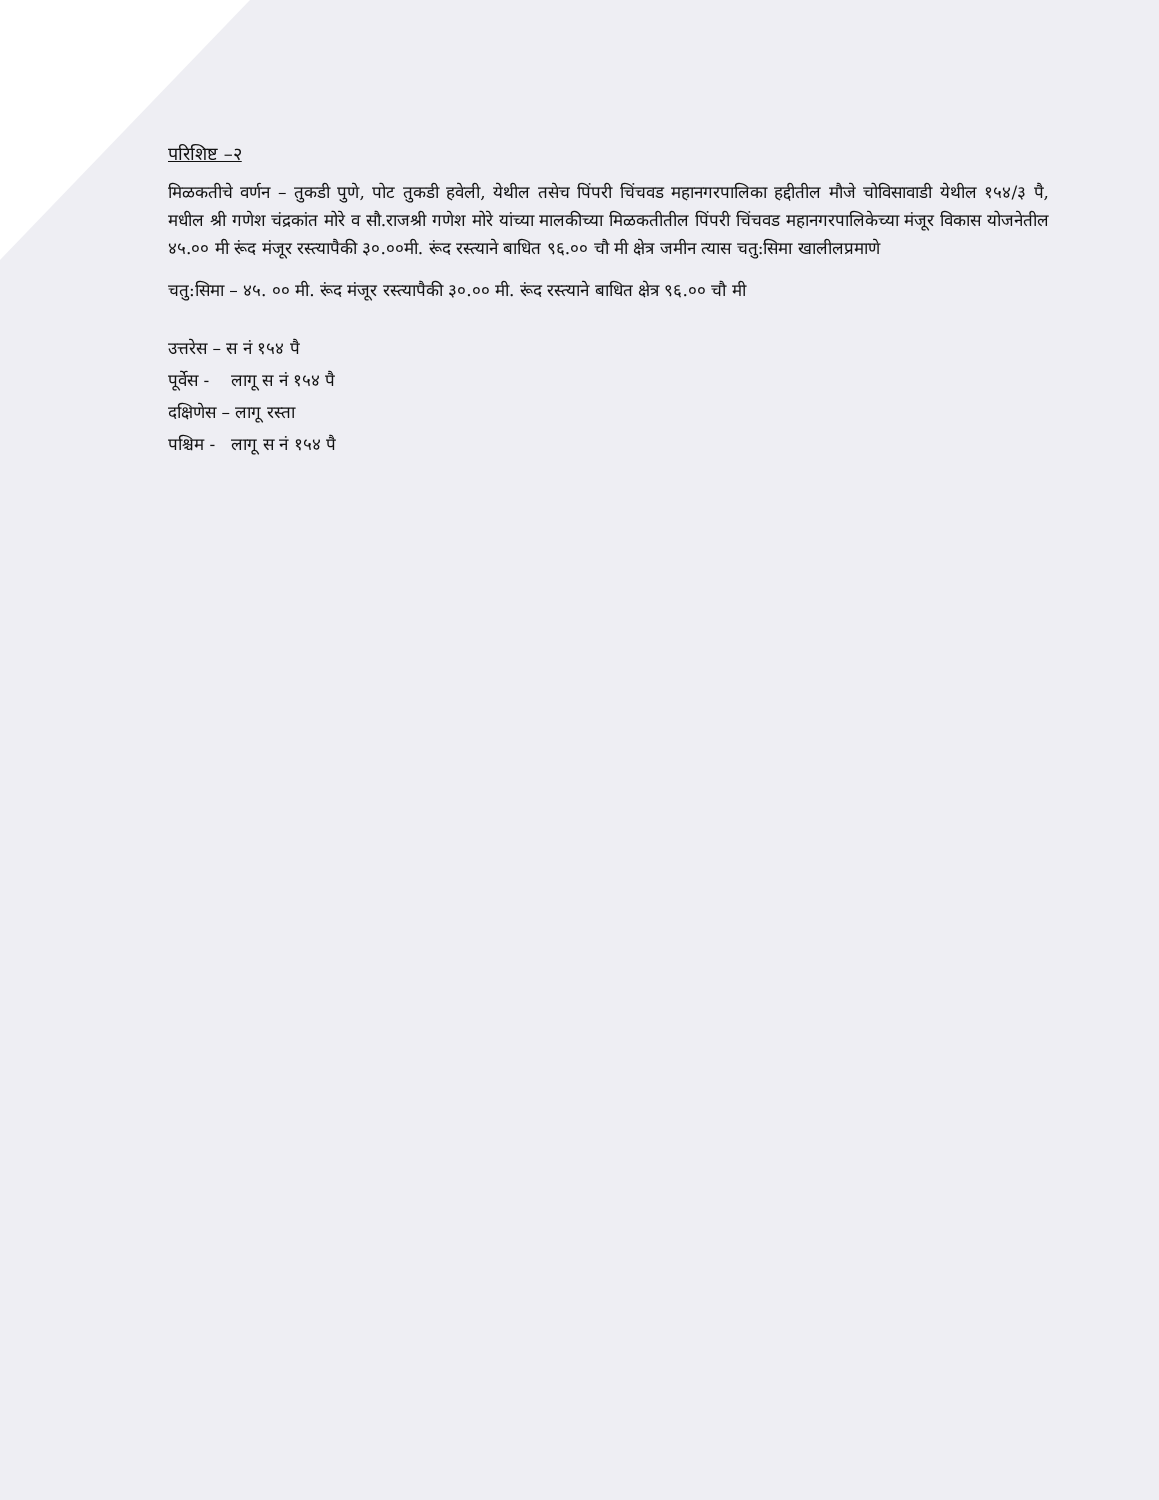परिशिष्ट –२
मिळकतीचे वर्णन – तुकडी पुणे, पोट तुकडी हवेली, येथील तसेच पिंपरी चिंचवड महानगरपालिका हद्दीतील मौजे चोविसावाडी येथील १५४/३ पै, मधील श्री गणेश चंद्रकांत मोरे व सौ.राजश्री गणेश मोरे यांच्या मालकीच्या मिळकतीतील पिंपरी चिंचवड महानगरपालिकेच्या मंजूर विकास योजनेतील ४५.०० मी रूंद मंजूर रस्त्यापैकी ३०.००मी. रूंद रस्त्याने बाधित ९६.०० चौ मी क्षेत्र जमीन त्यास चतु:सिमा खालीलप्रमाणे
चतु:सिमा – ४५. ०० मी. रूंद मंजूर रस्त्यापैकी ३०.०० मी. रूंद रस्त्याने बाधित क्षेत्र ९६.०० चौ मी
उत्तरेस – स नं १५४ पै
पूर्वेस - लागू स नं १५४ पै
दक्षिणेस – लागू रस्ता
पश्चिम - लागू स नं १५४ पै